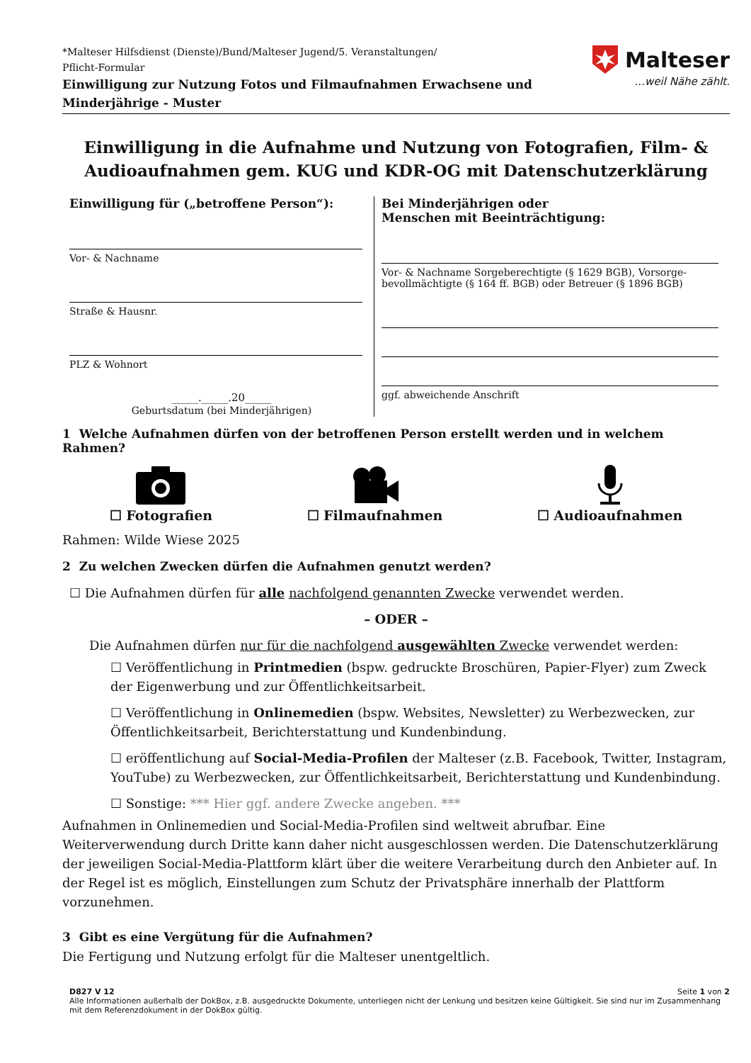*Malteser Hilfsdienst (Dienste)/Bund/Malteser Jugend/5. Veranstaltungen/
Pflicht-Formular
Einwilligung zur Nutzung Fotos und Filmaufnahmen Erwachsene und
Minderjährige - Muster
Malteser
…weil Nähe zählt.
Einwilligung in die Aufnahme und Nutzung von Fotografien, Film- &
Audioaufnahmen gem. KUG und KDR-OG mit Datenschutzerklärung
Einwilligung für („betroffene Person“):
Vor- & Nachname
Straße & Hausnr.
PLZ & Wohnort
_____._____.20_____
Geburtsdatum (bei Minderjährigen)
Bei Minderjährigen oder
Menschen mit Beeinträchtigung:
Vor- & Nachname Sorgeberechtigte (§ 1629 BGB), Vorsorge-
bevollmächtigte (§ 164 ff. BGB) oder Betreuer (§ 1896 BGB)
ggf. abweichende Anschrift
1 Welche Aufnahmen dürfen von der betroffenen Person erstellt werden und in welchem Rahmen?
☐ Fotografien
☐ Filmaufnahmen
☐ Audioaufnahmen
Rahmen: Wilde Wiese 2025
2 Zu welchen Zwecken dürfen die Aufnahmen genutzt werden?
☐ Die Aufnahmen dürfen für alle nachfolgend genannten Zwecke verwendet werden.
– ODER –
Die Aufnahmen dürfen nur für die nachfolgend ausgewählten Zwecke verwendet werden:
☐ Veröffentlichung in Printmedien (bspw. gedruckte Broschüren, Papier-Flyer) zum Zweck der Eigenwerbung und zur Öffentlichkeitsarbeit.
☐ Veröffentlichung in Onlinemedien (bspw. Websites, Newsletter) zu Werbezwecken, zur Öffentlichkeitsarbeit, Berichterstattung und Kundenbindung.
☐ eröffentlichung auf Social-Media-Profilen der Malteser (z.B. Facebook, Twitter, Instagram, YouTube) zu Werbezwecken, zur Öffentlichkeitsarbeit, Berichterstattung und Kundenbindung.
☐ Sonstige: *** Hier ggf. andere Zwecke angeben. ***
Aufnahmen in Onlinemedien und Social-Media-Profilen sind weltweit abrufbar. Eine Weiterverwendung durch Dritte kann daher nicht ausgeschlossen werden. Die Datenschutzerklärung der jeweiligen Social-Media-Plattform klärt über die weitere Verarbeitung durch den Anbieter auf. In der Regel ist es möglich, Einstellungen zum Schutz der Privatsphäre innerhalb der Plattform vorzunehmen.
3 Gibt es eine Vergütung für die Aufnahmen?
Die Fertigung und Nutzung erfolgt für die Malteser unentgeltlich.
D827 V 12 Seite 1 von 2
Alle Informationen außerhalb der DokBox, z.B. ausgedruckte Dokumente, unterliegen nicht der Lenkung und besitzen keine Gültigkeit. Sie sind nur im Zusammenhang mit dem Referenzdokument in der DokBox gültig.